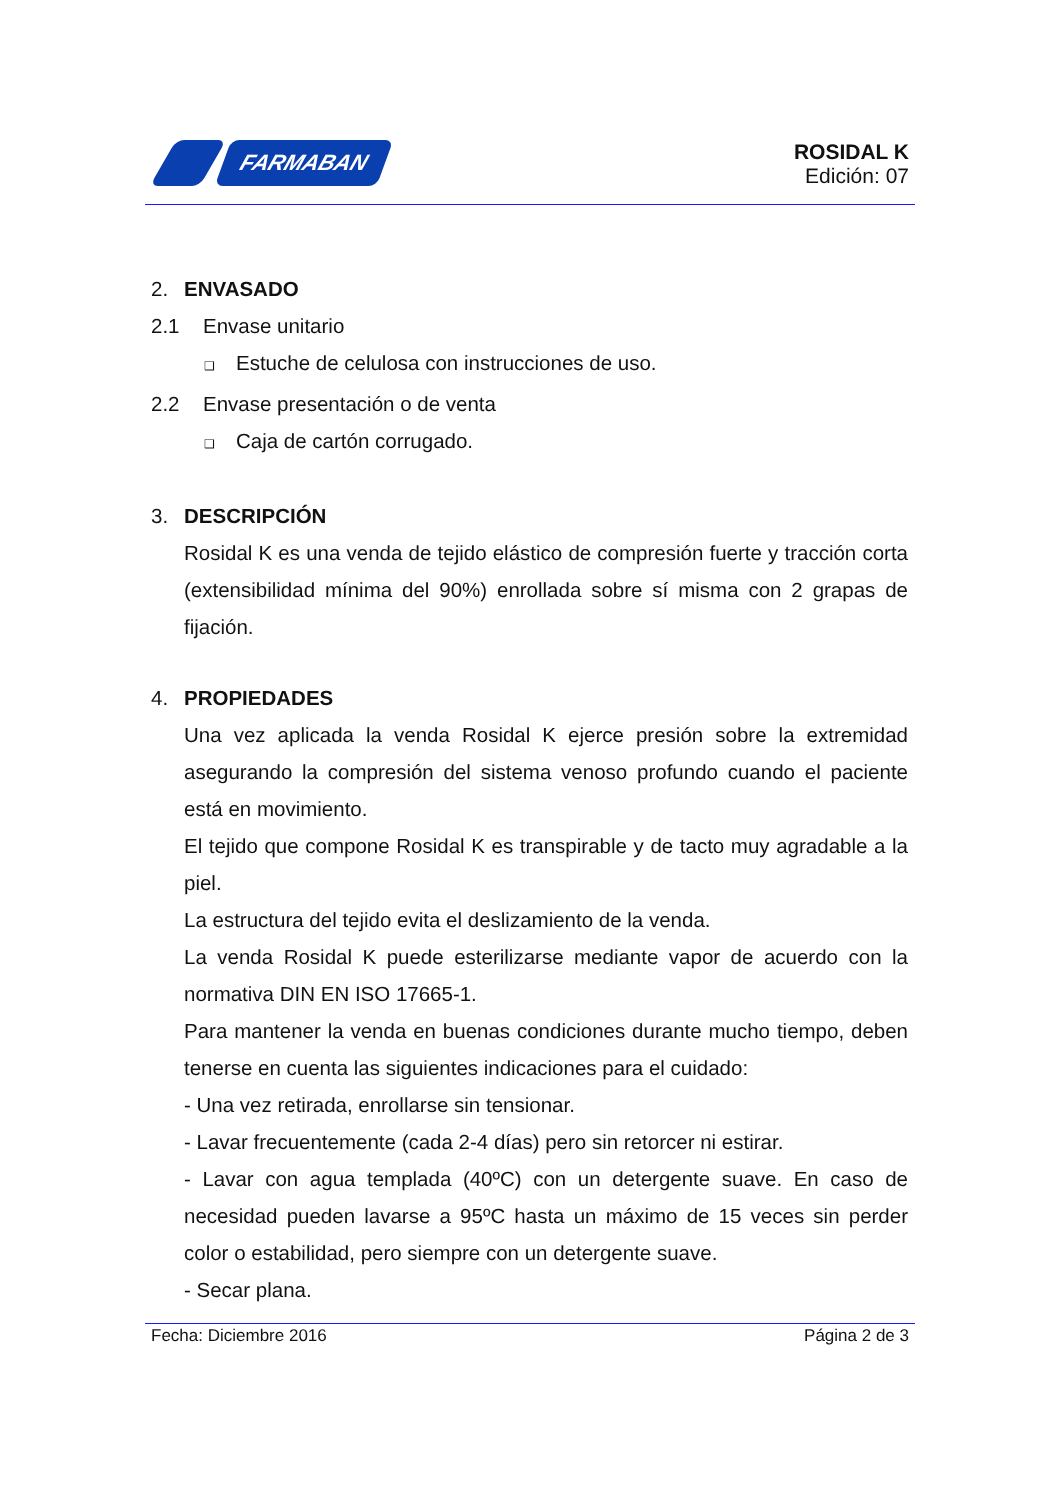FARMABAN
ROSIDAL K
Edición: 07
2. ENVASADO
2.1 Envase unitario
❑ Estuche de celulosa con instrucciones de uso.
2.2 Envase presentación o de venta
❑ Caja de cartón corrugado.
3. DESCRIPCIÓN
Rosidal K es una venda de tejido elástico de compresión fuerte y tracción corta (extensibilidad mínima del 90%) enrollada sobre sí misma con 2 grapas de fijación.
4. PROPIEDADES
Una vez aplicada la venda Rosidal K ejerce presión sobre la extremidad asegurando la compresión del sistema venoso profundo cuando el paciente está en movimiento.
El tejido que compone Rosidal K es transpirable y de tacto muy agradable a la piel.
La estructura del tejido evita el deslizamiento de la venda.
La venda Rosidal K puede esterilizarse mediante vapor de acuerdo con la normativa DIN EN ISO 17665-1.
Para mantener la venda en buenas condiciones durante mucho tiempo, deben tenerse en cuenta las siguientes indicaciones para el cuidado:
- Una vez retirada, enrollarse sin tensionar.
- Lavar frecuentemente (cada 2-4 días) pero sin retorcer ni estirar.
- Lavar con agua templada (40ºC) con un detergente suave. En caso de necesidad pueden lavarse a 95ºC hasta un máximo de 15 veces sin perder color o estabilidad, pero siempre con un detergente suave.
- Secar plana.
Fecha: Diciembre 2016 Página 2 de 3